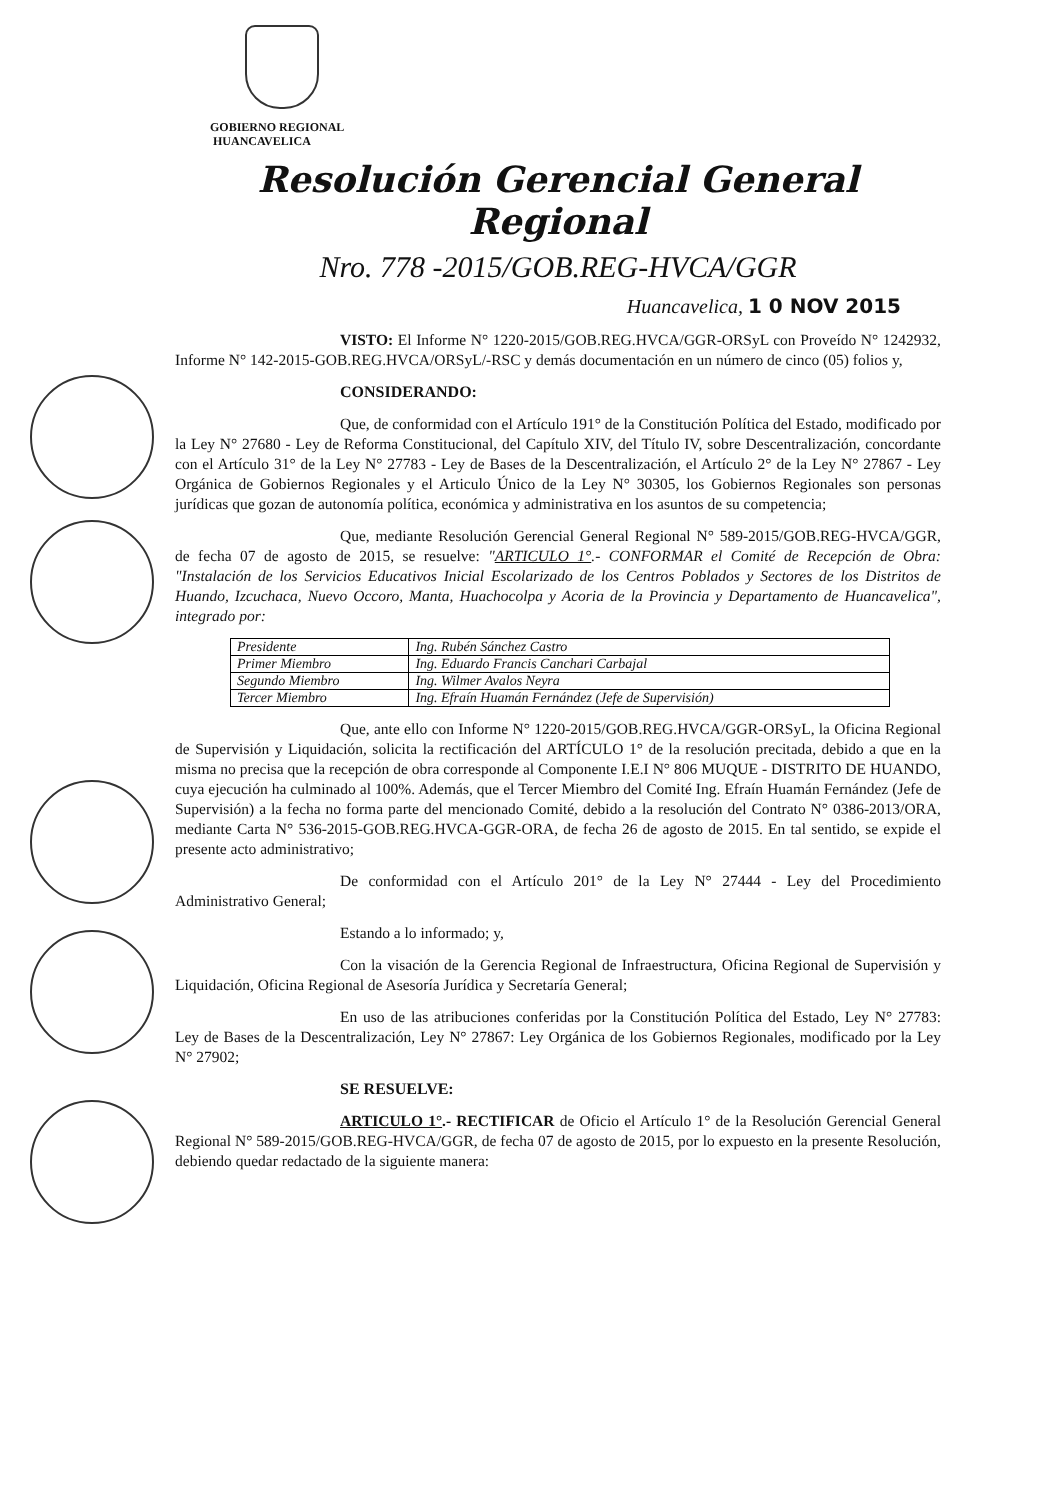GOBIERNO REGIONAL
HUANCAVELICA
Resolución Gerencial General Regional
Nro. 778 -2015/GOB.REG-HVCA/GGR
Huancavelica, 1 0 NOV 2015
VISTO: El Informe N° 1220-2015/GOB.REG.HVCA/GGR-ORSyL con Proveído N° 1242932, Informe N° 142-2015-GOB.REG.HVCA/ORSyL/-RSC y demás documentación en un número de cinco (05) folios y,
CONSIDERANDO:
Que, de conformidad con el Artículo 191° de la Constitución Política del Estado, modificado por la Ley N° 27680 - Ley de Reforma Constitucional, del Capítulo XIV, del Título IV, sobre Descentralización, concordante con el Artículo 31° de la Ley N° 27783 - Ley de Bases de la Descentralización, el Artículo 2° de la Ley N° 27867 - Ley Orgánica de Gobiernos Regionales y el Articulo Único de la Ley N° 30305, los Gobiernos Regionales son personas jurídicas que gozan de autonomía política, económica y administrativa en los asuntos de su competencia;
Que, mediante Resolución Gerencial General Regional N° 589-2015/GOB.REG-HVCA/GGR, de fecha 07 de agosto de 2015, se resuelve: "ARTICULO 1°.- CONFORMAR el Comité de Recepción de Obra: "Instalación de los Servicios Educativos Inicial Escolarizado de los Centros Poblados y Sectores de los Distritos de Huando, Izcuchaca, Nuevo Occoro, Manta, Huachocolpa y Acoria de la Provincia y Departamento de Huancavelica", integrado por:
| Presidente | Ing. Rubén Sánchez Castro |
| Primer Miembro | Ing. Eduardo Francis Canchari Carbajal |
| Segundo Miembro | Ing. Wilmer Avalos Neyra |
| Tercer Miembro | Ing. Efraín Huamán Fernández (Jefe de Supervisión) |
Que, ante ello con Informe N° 1220-2015/GOB.REG.HVCA/GGR-ORSyL, la Oficina Regional de Supervisión y Liquidación, solicita la rectificación del ARTÍCULO 1° de la resolución precitada, debido a que en la misma no precisa que la recepción de obra corresponde al Componente I.E.I N° 806 MUQUE - DISTRITO DE HUANDO, cuya ejecución ha culminado al 100%. Además, que el Tercer Miembro del Comité Ing. Efraín Huamán Fernández (Jefe de Supervisión) a la fecha no forma parte del mencionado Comité, debido a la resolución del Contrato N° 0386-2013/ORA, mediante Carta N° 536-2015-GOB.REG.HVCA-GGR-ORA, de fecha 26 de agosto de 2015. En tal sentido, se expide el presente acto administrativo;
De conformidad con el Artículo 201° de la Ley N° 27444 - Ley del Procedimiento Administrativo General;
Estando a lo informado; y,
Con la visación de la Gerencia Regional de Infraestructura, Oficina Regional de Supervisión y Liquidación, Oficina Regional de Asesoría Jurídica y Secretaría General;
En uso de las atribuciones conferidas por la Constitución Política del Estado, Ley N° 27783: Ley de Bases de la Descentralización, Ley N° 27867: Ley Orgánica de los Gobiernos Regionales, modificado por la Ley N° 27902;
SE RESUELVE:
ARTICULO 1°.- RECTIFICAR de Oficio el Artículo 1° de la Resolución Gerencial General Regional N° 589-2015/GOB.REG-HVCA/GGR, de fecha 07 de agosto de 2015, por lo expuesto en la presente Resolución, debiendo quedar redactado de la siguiente manera: